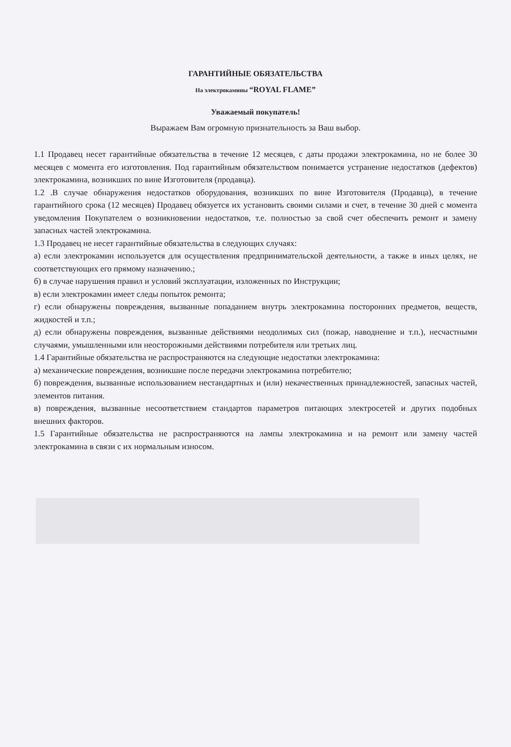ГАРАНТИЙНЫЕ ОБЯЗАТЕЛЬСТВА
На электрокамины “ROYAL FLAME”
Уважаемый покупатель!
Выражаем Вам огромную признательность за Ваш выбор.
1.1 Продавец несет гарантийные обязательства в течение 12 месяцев, с даты продажи электрокамина, но не более 30 месяцев с момента его изготовления. Под гарантийным обязательством понимается устранение недостатков (дефектов) электрокамина, возникших по вине Изготовителя (продавца).
1.2 .В случае обнаружения недостатков оборудования, возникших по вине Изготовителя (Продавца), в течение гарантийного срока (12 месяцев) Продавец обязуется их установить своими силами и счет, в течение 30 дней с момента уведомления Покупателем о возникновении недостатков, т.е. полностью за свой счет обеспечить ремонт и замену запасных частей электрокамина.
1.3 Продавец не несет гарантийные обязательства в следующих случаях:
а) если электрокамин используется для осуществления предпринимательской деятельности, а также в иных целях, не соответствующих его прямому назначению.;
б) в случае нарушения правил и условий эксплуатации, изложенных по Инструкции;
в) если электрокамин имеет следы попыток ремонта;
г) если обнаружены повреждения, вызванные попаданием внутрь электрокамина посторонних предметов, веществ, жидкостей и т.п.;
д) если обнаружены повреждения, вызванные действиями неодолимых сил (пожар, наводнение и т.п.), несчастными случаями, умышленными или неосторожными действиями потребителя или третьих лиц.
1.4 Гарантийные обязательства не распространяются на следующие недостатки электрокамина:
а) механические повреждения, возникшие после передачи электрокамина потребителю;
б) повреждения, вызванные использованием нестандартных и (или) некачественных принадлежностей, запасных частей, элементов питания.
в) повреждения, вызванные несоответствием стандартов параметров питающих электросетей и других подобных внешних факторов.
1.5 Гарантийные обязательства не распространяются на лампы электрокамина и на ремонт или замену частей электрокамина в связи с их нормальным износом.